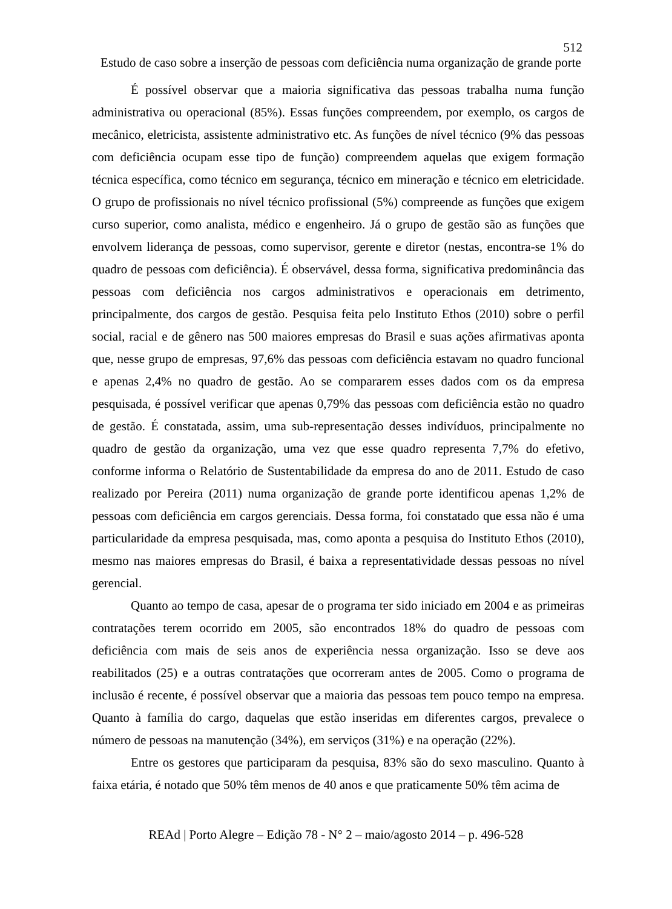512
Estudo de caso sobre a inserção de pessoas com deficiência numa organização de grande porte
É possível observar que a maioria significativa das pessoas trabalha numa função administrativa ou operacional (85%). Essas funções compreendem, por exemplo, os cargos de mecânico, eletricista, assistente administrativo etc. As funções de nível técnico (9% das pessoas com deficiência ocupam esse tipo de função) compreendem aquelas que exigem formação técnica específica, como técnico em segurança, técnico em mineração e técnico em eletricidade. O grupo de profissionais no nível técnico profissional (5%) compreende as funções que exigem curso superior, como analista, médico e engenheiro. Já o grupo de gestão são as funções que envolvem liderança de pessoas, como supervisor, gerente e diretor (nestas, encontra-se 1% do quadro de pessoas com deficiência). É observável, dessa forma, significativa predominância das pessoas com deficiência nos cargos administrativos e operacionais em detrimento, principalmente, dos cargos de gestão. Pesquisa feita pelo Instituto Ethos (2010) sobre o perfil social, racial e de gênero nas 500 maiores empresas do Brasil e suas ações afirmativas aponta que, nesse grupo de empresas, 97,6% das pessoas com deficiência estavam no quadro funcional e apenas 2,4% no quadro de gestão. Ao se compararem esses dados com os da empresa pesquisada, é possível verificar que apenas 0,79% das pessoas com deficiência estão no quadro de gestão. É constatada, assim, uma sub-representação desses indivíduos, principalmente no quadro de gestão da organização, uma vez que esse quadro representa 7,7% do efetivo, conforme informa o Relatório de Sustentabilidade da empresa do ano de 2011. Estudo de caso realizado por Pereira (2011) numa organização de grande porte identificou apenas 1,2% de pessoas com deficiência em cargos gerenciais. Dessa forma, foi constatado que essa não é uma particularidade da empresa pesquisada, mas, como aponta a pesquisa do Instituto Ethos (2010), mesmo nas maiores empresas do Brasil, é baixa a representatividade dessas pessoas no nível gerencial.
Quanto ao tempo de casa, apesar de o programa ter sido iniciado em 2004 e as primeiras contratações terem ocorrido em 2005, são encontrados 18% do quadro de pessoas com deficiência com mais de seis anos de experiência nessa organização. Isso se deve aos reabilitados (25) e a outras contratações que ocorreram antes de 2005. Como o programa de inclusão é recente, é possível observar que a maioria das pessoas tem pouco tempo na empresa. Quanto à família do cargo, daquelas que estão inseridas em diferentes cargos, prevalece o número de pessoas na manutenção (34%), em serviços (31%) e na operação (22%).
Entre os gestores que participaram da pesquisa, 83% são do sexo masculino. Quanto à faixa etária, é notado que 50% têm menos de 40 anos e que praticamente 50% têm acima de
REAd | Porto Alegre – Edição 78 - N° 2 – maio/agosto 2014 – p. 496-528